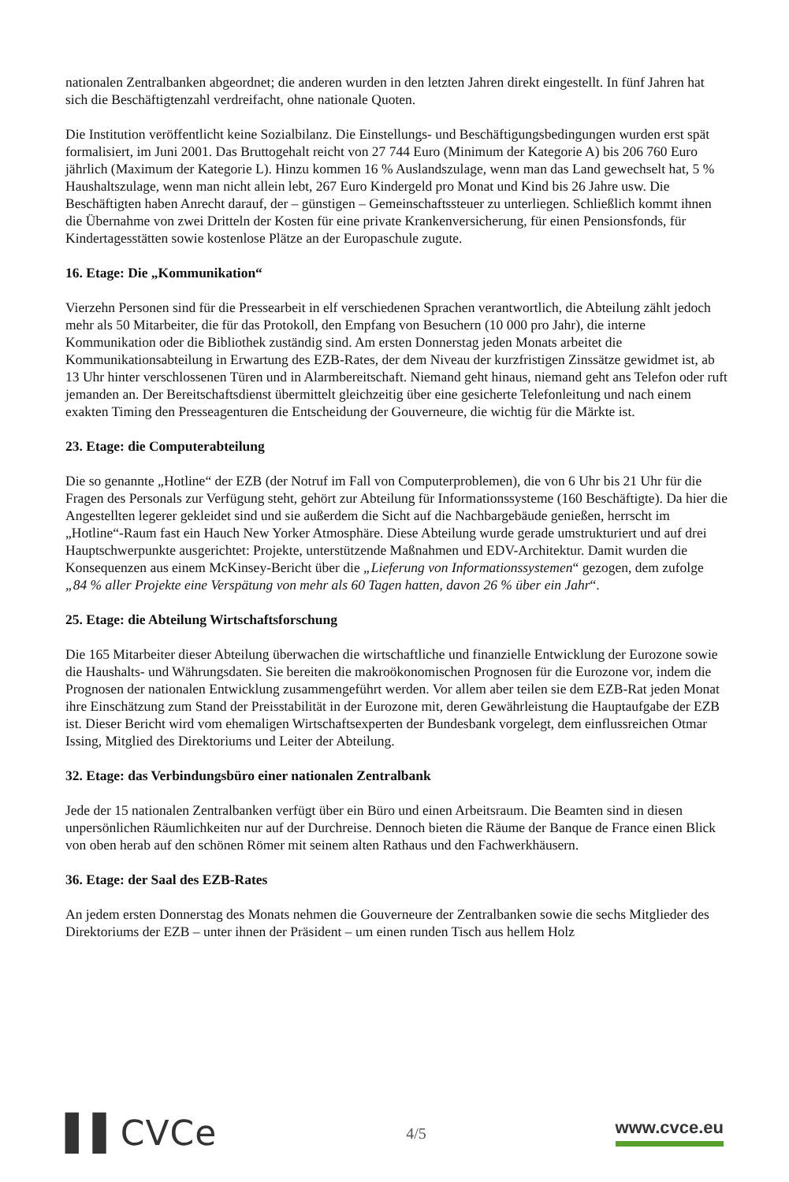nationalen Zentralbanken abgeordnet; die anderen wurden in den letzten Jahren direkt eingestellt. In fünf Jahren hat sich die Beschäftigtenzahl verdreifacht, ohne nationale Quoten.
Die Institution veröffentlicht keine Sozialbilanz. Die Einstellungs- und Beschäftigungsbedingungen wurden erst spät formalisiert, im Juni 2001. Das Bruttogehalt reicht von 27 744 Euro (Minimum der Kategorie A) bis 206 760 Euro jährlich (Maximum der Kategorie L). Hinzu kommen 16 % Auslandszulage, wenn man das Land gewechselt hat, 5 % Haushaltszulage, wenn man nicht allein lebt, 267 Euro Kindergeld pro Monat und Kind bis 26 Jahre usw. Die Beschäftigten haben Anrecht darauf, der – günstigen – Gemeinschaftssteuer zu unterliegen. Schließlich kommt ihnen die Übernahme von zwei Dritteln der Kosten für eine private Krankenversicherung, für einen Pensionsfonds, für Kindertagesstätten sowie kostenlose Plätze an der Europaschule zugute.
16. Etage: Die „Kommunikation“
Vierzehn Personen sind für die Pressearbeit in elf verschiedenen Sprachen verantwortlich, die Abteilung zählt jedoch mehr als 50 Mitarbeiter, die für das Protokoll, den Empfang von Besuchern (10 000 pro Jahr), die interne Kommunikation oder die Bibliothek zuständig sind. Am ersten Donnerstag jeden Monats arbeitet die Kommunikationsabteilung in Erwartung des EZB-Rates, der dem Niveau der kurzfristigen Zinssätze gewidmet ist, ab 13 Uhr hinter verschlossenen Türen und in Alarmbereitschaft. Niemand geht hinaus, niemand geht ans Telefon oder ruft jemanden an. Der Bereitschaftsdienst übermittelt gleichzeitig über eine gesicherte Telefonleitung und nach einem exakten Timing den Presseagenturen die Entscheidung der Gouverneure, die wichtig für die Märkte ist.
23. Etage: die Computerabteilung
Die so genannte „Hotline“ der EZB (der Notruf im Fall von Computerproblemen), die von 6 Uhr bis 21 Uhr für die Fragen des Personals zur Verfügung steht, gehört zur Abteilung für Informationssysteme (160 Beschäftigte). Da hier die Angestellten legerer gekleidet sind und sie außerdem die Sicht auf die Nachbargebäude genießen, herrscht im „Hotline“-Raum fast ein Hauch New Yorker Atmosphäre. Diese Abteilung wurde gerade umstrukturiert und auf drei Hauptschwerpunkte ausgerichtet: Projekte, unterstützende Maßnahmen und EDV-Architektur. Damit wurden die Konsequenzen aus einem McKinsey-Bericht über die „Lieferung von Informationssystemen“ gezogen, dem zufolge „84 % aller Projekte eine Verspätung von mehr als 60 Tagen hatten, davon 26 % über ein Jahr“.
25. Etage: die Abteilung Wirtschaftsforschung
Die 165 Mitarbeiter dieser Abteilung überwachen die wirtschaftliche und finanzielle Entwicklung der Eurozone sowie die Haushalts- und Währungsdaten. Sie bereiten die makroökonomischen Prognosen für die Eurozone vor, indem die Prognosen der nationalen Entwicklung zusammengeführt werden. Vor allem aber teilen sie dem EZB-Rat jeden Monat ihre Einschätzung zum Stand der Preisstabilität in der Eurozone mit, deren Gewährleistung die Hauptaufgabe der EZB ist. Dieser Bericht wird vom ehemaligen Wirtschaftsexperten der Bundesbank vorgelegt, dem einflussreichen Otmar Issing, Mitglied des Direktoriums und Leiter der Abteilung.
32. Etage: das Verbindungsbüro einer nationalen Zentralbank
Jede der 15 nationalen Zentralbanken verfügt über ein Büro und einen Arbeitsraum. Die Beamten sind in diesen unpersönlichen Räumlichkeiten nur auf der Durchreise. Dennoch bieten die Räume der Banque de France einen Blick von oben herab auf den schönen Römer mit seinem alten Rathaus und den Fachwerkhäusern.
36. Etage: der Saal des EZB-Rates
An jedem ersten Donnerstag des Monats nehmen die Gouverneure der Zentralbanken sowie die sechs Mitglieder des Direktoriums der EZB – unter ihnen der Präsident – um einen runden Tisch aus hellem Holz
▌▌CVCe
4/5 www.cvce.eu